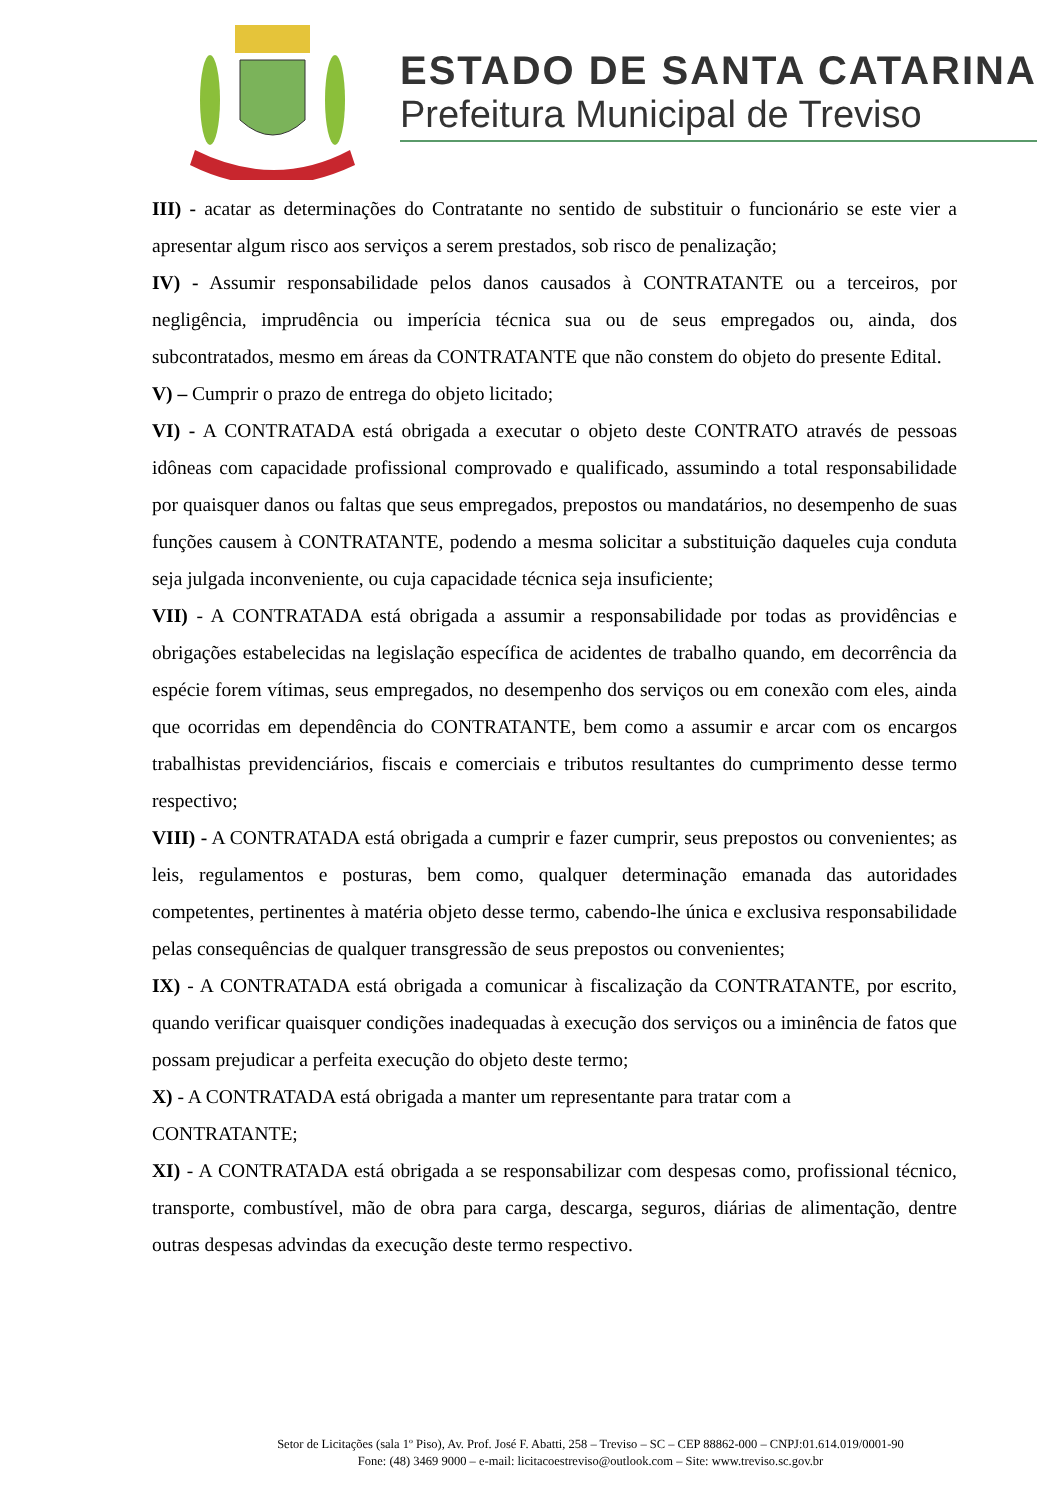ESTADO DE SANTA CATARINA
Prefeitura Municipal de Treviso
III) - acatar as determinações do Contratante no sentido de substituir o funcionário se este vier a apresentar algum risco aos serviços a serem prestados, sob risco de penalização;
IV) - Assumir responsabilidade pelos danos causados à CONTRATANTE ou a terceiros, por negligência, imprudência ou imperícia técnica sua ou de seus empregados ou, ainda, dos subcontratados, mesmo em áreas da CONTRATANTE que não constem do objeto do presente Edital.
V) – Cumprir o prazo de entrega do objeto licitado;
VI) - A CONTRATADA está obrigada a executar o objeto deste CONTRATO através de pessoas idôneas com capacidade profissional comprovado e qualificado, assumindo a total responsabilidade por quaisquer danos ou faltas que seus empregados, prepostos ou mandatários, no desempenho de suas funções causem à CONTRATANTE, podendo a mesma solicitar a substituição daqueles cuja conduta seja julgada inconveniente, ou cuja capacidade técnica seja insuficiente;
VII) - A CONTRATADA está obrigada a assumir a responsabilidade por todas as providências e obrigações estabelecidas na legislação específica de acidentes de trabalho quando, em decorrência da espécie forem vítimas, seus empregados, no desempenho dos serviços ou em conexão com eles, ainda que ocorridas em dependência do CONTRATANTE, bem como a assumir e arcar com os encargos trabalhistas previdenciários, fiscais e comerciais e tributos resultantes do cumprimento desse termo respectivo;
VIII) - A CONTRATADA está obrigada a cumprir e fazer cumprir, seus prepostos ou convenientes; as leis, regulamentos e posturas, bem como, qualquer determinação emanada das autoridades competentes, pertinentes à matéria objeto desse termo, cabendo-lhe única e exclusiva responsabilidade pelas consequências de qualquer transgressão de seus prepostos ou convenientes;
IX) - A CONTRATADA está obrigada a comunicar à fiscalização da CONTRATANTE, por escrito, quando verificar quaisquer condições inadequadas à execução dos serviços ou a iminência de fatos que possam prejudicar a perfeita execução do objeto deste termo;
X) - A CONTRATADA está obrigada a manter um representante para tratar com a
CONTRATANTE;
XI) - A CONTRATADA está obrigada a se responsabilizar com despesas como, profissional técnico, transporte, combustível, mão de obra para carga, descarga, seguros, diárias de alimentação, dentre outras despesas advindas da execução deste termo respectivo.
Setor de Licitações (sala 1º Piso), Av. Prof. José F. Abatti, 258 – Treviso – SC – CEP 88862-000 – CNPJ:01.614.019/0001-90
Fone: (48) 3469 9000 – e-mail: licitacoestreviso@outlook.com – Site: www.treviso.sc.gov.br